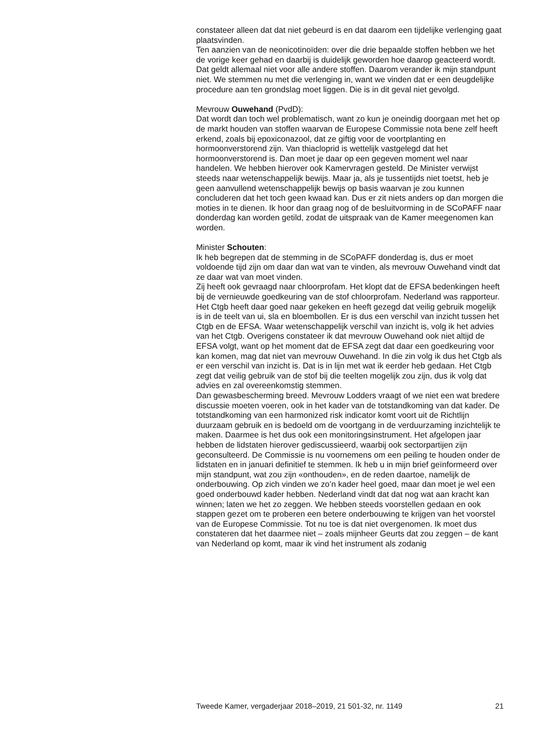constateer alleen dat dat niet gebeurd is en dat daarom een tijdelijke verlenging gaat plaatsvinden.
Ten aanzien van de neonicotinoïden: over die drie bepaalde stoffen hebben we het de vorige keer gehad en daarbij is duidelijk geworden hoe daarop geacteerd wordt. Dat geldt allemaal niet voor alle andere stoffen. Daarom verander ik mijn standpunt niet. We stemmen nu met die verlenging in, want we vinden dat er een deugdelijke procedure aan ten grondslag moet liggen. Die is in dit geval niet gevolgd.
Mevrouw Ouwehand (PvdD):
Dat wordt dan toch wel problematisch, want zo kun je oneindig doorgaan met het op de markt houden van stoffen waarvan de Europese Commissie nota bene zelf heeft erkend, zoals bij epoxiconazool, dat ze giftig voor de voortplanting en hormoonverstorend zijn. Van thiacloprid is wettelijk vastgelegd dat het hormoonverstorend is. Dan moet je daar op een gegeven moment wel naar handelen. We hebben hierover ook Kamervragen gesteld. De Minister verwijst steeds naar wetenschappelijk bewijs. Maar ja, als je tussentijds niet toetst, heb je geen aanvullend wetenschappelijk bewijs op basis waarvan je zou kunnen concluderen dat het toch geen kwaad kan. Dus er zit niets anders op dan morgen die moties in te dienen. Ik hoor dan graag nog of de besluitvorming in de SCoPAFF naar donderdag kan worden getild, zodat de uitspraak van de Kamer meegenomen kan worden.
Minister Schouten:
Ik heb begrepen dat de stemming in de SCoPAFF donderdag is, dus er moet voldoende tijd zijn om daar dan wat van te vinden, als mevrouw Ouwehand vindt dat ze daar wat van moet vinden.
Zij heeft ook gevraagd naar chloorprofam. Het klopt dat de EFSA bedenkingen heeft bij de vernieuwde goedkeuring van de stof chloorprofam. Nederland was rapporteur. Het Ctgb heeft daar goed naar gekeken en heeft gezegd dat veilig gebruik mogelijk is in de teelt van ui, sla en bloembollen. Er is dus een verschil van inzicht tussen het Ctgb en de EFSA. Waar wetenschappelijk verschil van inzicht is, volg ik het advies van het Ctgb. Overigens constateer ik dat mevrouw Ouwehand ook niet altijd de EFSA volgt, want op het moment dat de EFSA zegt dat daar een goedkeuring voor kan komen, mag dat niet van mevrouw Ouwehand. In die zin volg ik dus het Ctgb als er een verschil van inzicht is. Dat is in lijn met wat ik eerder heb gedaan. Het Ctgb zegt dat veilig gebruik van de stof bij die teelten mogelijk zou zijn, dus ik volg dat advies en zal overeenkomstig stemmen.
Dan gewasbescherming breed. Mevrouw Lodders vraagt of we niet een wat bredere discussie moeten voeren, ook in het kader van de totstandkoming van dat kader. De totstandkoming van een harmonized risk indicator komt voort uit de Richtlijn duurzaam gebruik en is bedoeld om de voortgang in de verduurzaming inzichtelijk te maken. Daarmee is het dus ook een monitoringsinstrument. Het afgelopen jaar hebben de lidstaten hierover gediscussieerd, waarbij ook sectorpartijen zijn geconsulteerd. De Commissie is nu voornemens om een peiling te houden onder de lidstaten en in januari definitief te stemmen. Ik heb u in mijn brief geïnformeerd over mijn standpunt, wat zou zijn «onthouden», en de reden daartoe, namelijk de onderbouwing. Op zich vinden we zo’n kader heel goed, maar dan moet je wel een goed onderbouwd kader hebben. Nederland vindt dat dat nog wat aan kracht kan winnen; laten we het zo zeggen. We hebben steeds voorstellen gedaan en ook stappen gezet om te proberen een betere onderbouwing te krijgen van het voorstel van de Europese Commissie. Tot nu toe is dat niet overgenomen. Ik moet dus constateren dat het daarmee niet – zoals mijnheer Geurts dat zou zeggen – de kant van Nederland op komt, maar ik vind het instrument als zodanig
Tweede Kamer, vergaderjaar 2018–2019, 21 501-32, nr. 1149 21